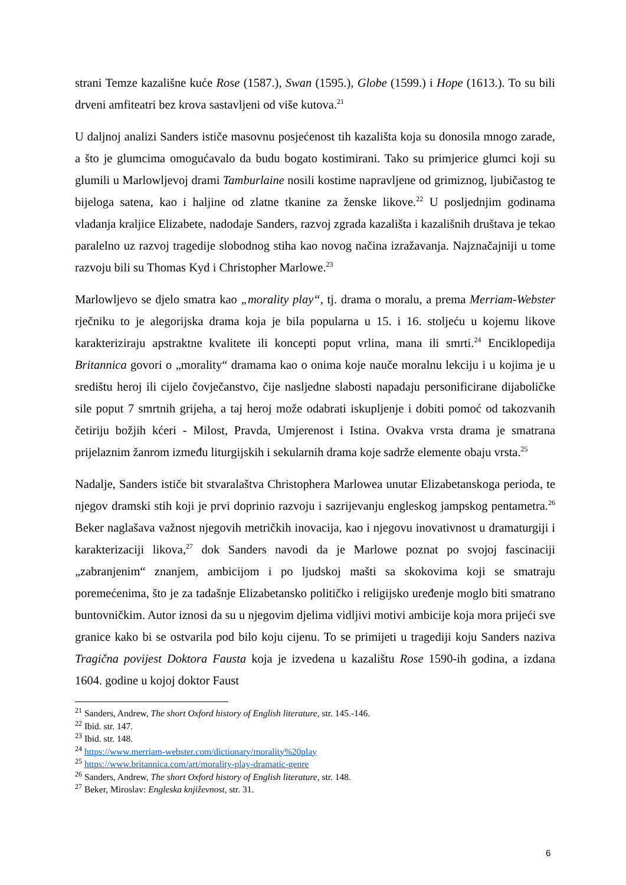strani Temze kazališne kuće Rose (1587.), Swan (1595.), Globe (1599.) i Hope (1613.). To su bili drveni amfiteatri bez krova sastavljeni od više kutova.<sup>21</sup>
U daljnoj analizi Sanders ističe masovnu posjećenost tih kazališta koja su donosila mnogo zarade, a što je glumcima omogućavalo da budu bogato kostimirani. Tako su primjerice glumci koji su glumili u Marlowljevoj drami Tamburlaine nosili kostime napravljene od grimiznog, ljubičastog te bijeloga satena, kao i haljine od zlatne tkanine za ženske likove.<sup>22</sup> U posljednjim godinama vladanja kraljice Elizabete, nadodaje Sanders, razvoj zgrada kazališta i kazališnih društava je tekao paralelno uz razvoj tragedije slobodnog stiha kao novog načina izražavanja. Najznačajniji u tome razvoju bili su Thomas Kyd i Christopher Marlowe.<sup>23</sup>
Marlowljevo se djelo smatra kao „morality play“, tj. drama o moralu, a prema Merriam-Webster rječniku to je alegorijska drama koja je bila popularna u 15. i 16. stoljeću u kojemu likove karakteriziraju apstraktne kvalitete ili koncepti poput vrlina, mana ili smrti.<sup>24</sup> Enciklopedija Britannica govori o „morality“ dramama kao o onima koje nauče moralnu lekciju i u kojima je u središtu heroj ili cijelo čovječanstvo, čije nasljedne slabosti napadaju personificirane dijaboličke sile poput 7 smrtnih grijeha, a taj heroj može odabrati iskupljenje i dobiti pomoć od takozvanih četiriju božjih kćeri - Milost, Pravda, Umjerenost i Istina. Ovakva vrsta drama je smatrana prijelaznim žanrom između liturgijskih i sekularnih drama koje sadrže elemente obaju vrsta.<sup>25</sup>
Nadalje, Sanders ističe bit stvaralaštva Christophera Marlowea unutar Elizabetanskoga perioda, te njegov dramski stih koji je prvi doprinio razvoju i sazrijevanju engleskog jampskog pentametra.<sup>26</sup> Beker naglašava važnost njegovih metričkih inovacija, kao i njegovu inovativnost u dramaturgiji i karakterizaciji likova,<sup>27</sup> dok Sanders navodi da je Marlowe poznat po svojoj fascinaciji „zabranjenim“ znanjem, ambicijom i po ljudskoj mašti sa skokovima koji se smatraju poremećenima, što je za tadašnje Elizabetansko političko i religijsko uređenje moglo biti smatrano buntovničkim. Autor iznosi da su u njegovim djelima vidljivi motivi ambicije koja mora prijeći sve granice kako bi se ostvarila pod bilo koju cijenu. To se primijeti u tragediji koju Sanders naziva Tragična povijest Doktora Fausta koja je izvedena u kazalištu Rose 1590-ih godina, a izdana 1604. godine u kojoj doktor Faust
<sup>21</sup> Sanders, Andrew, The short Oxford history of English literature, str. 145.-146.
<sup>22</sup> Ibid. str. 147.
<sup>23</sup> Ibid. str. 148.
<sup>24</sup> https://www.merriam-webster.com/dictionary/morality%20play
<sup>25</sup> https://www.britannica.com/art/morality-play-dramatic-genre
<sup>26</sup> Sanders, Andrew, The short Oxford history of English literature, str. 148.
<sup>27</sup> Beker, Miroslav: Engleska književnost, str. 31.
6